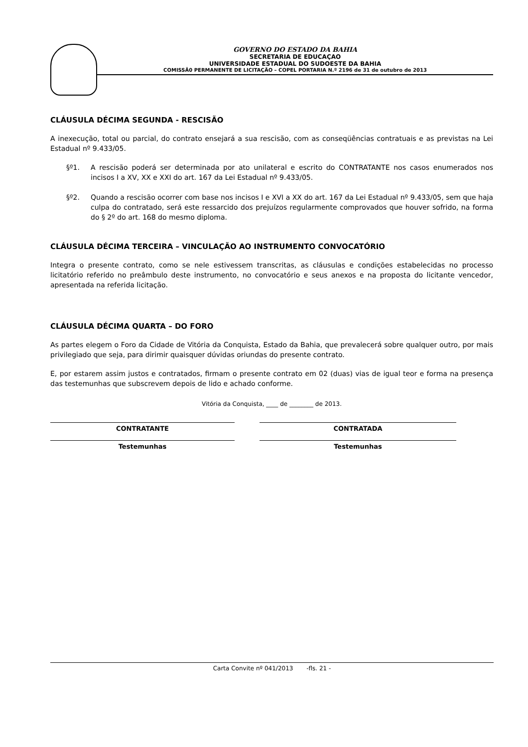GOVERNO DO ESTADO DA BAHIA
SECRETARIA DE EDUCAÇAO
UNIVERSIDADE ESTADUAL DO SUDOESTE DA BAHIA
COMISSÃ0 PERMANENTE DE LICITAÇÃO – COPEL PORTARIA N.º 2196 de 31 de outubro de 2013
CLÁUSULA DÉCIMA SEGUNDA - RESCISÃO
A inexecução, total ou parcial, do contrato ensejará a sua rescisão, com as conseqüências contratuais e as previstas na Lei Estadual nº 9.433/05.
§º1. A rescisão poderá ser determinada por ato unilateral e escrito do CONTRATANTE nos casos enumerados nos incisos I a XV, XX e XXI do art. 167 da Lei Estadual nº 9.433/05.
§º2. Quando a rescisão ocorrer com base nos incisos I e XVI a XX do art. 167 da Lei Estadual nº 9.433/05, sem que haja culpa do contratado, será este ressarcido dos prejuízos regularmente comprovados que houver sofrido, na forma do § 2º do art. 168 do mesmo diploma.
CLÁUSULA DÉCIMA TERCEIRA – VINCULAÇÃO AO INSTRUMENTO CONVOCATÓRIO
Integra o presente contrato, como se nele estivessem transcritas, as cláusulas e condições estabelecidas no processo licitatório referido no preâmbulo deste instrumento, no convocatório e seus anexos e na proposta do licitante vencedor, apresentada na referida licitação.
CLÁUSULA DÉCIMA QUARTA – DO FORO
As partes elegem o Foro da Cidade de Vitória da Conquista, Estado da Bahia, que prevalecerá sobre qualquer outro, por mais privilegiado que seja, para dirimir quaisquer dúvidas oriundas do presente contrato.
E, por estarem assim justos e contratados, firmam o presente contrato em 02 (duas) vias de igual teor e forma na presença das testemunhas que subscrevem depois de lido e achado conforme.
Vitória da Conquista, ____ de ________ de 2013.
CONTRATANTE
Testemunhas
CONTRATADA
Testemunhas
Carta Convite nº 041/2013 -fls. 21 -